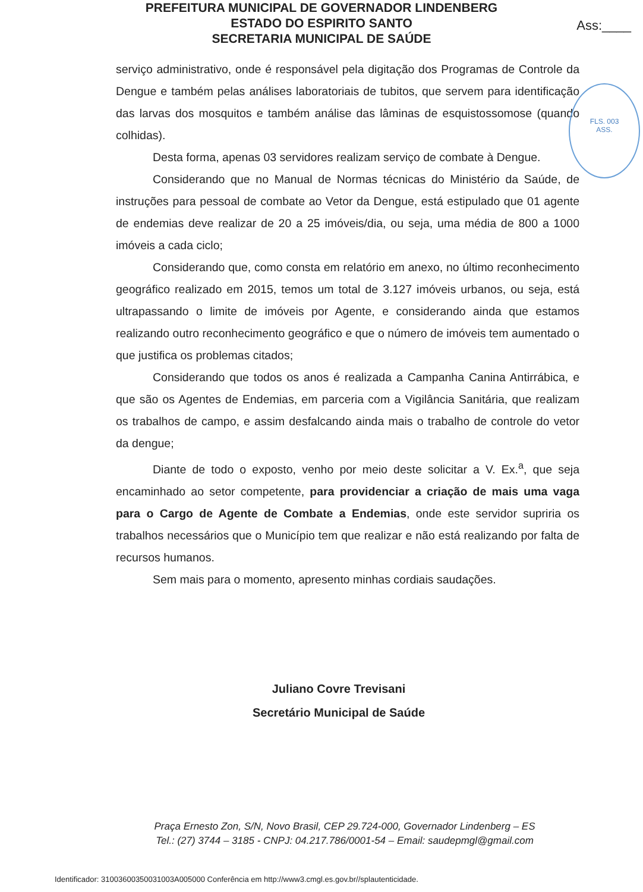PREFEITURA MUNICIPAL DE GOVERNADOR LINDENBERG
ESTADO DO ESPIRITO SANTO
SECRETARIA MUNICIPAL DE SAÚDE
Ass:____
FLS. 003
ASS.
serviço administrativo, onde é responsável pela digitação dos Programas de Controle da Dengue e também pelas análises laboratoriais de tubitos, que servem para identificação das larvas dos mosquitos e também análise das lâminas de esquistossomose (quando colhidas).
Desta forma, apenas 03 servidores realizam serviço de combate à Dengue.
Considerando que no Manual de Normas técnicas do Ministério da Saúde, de instruções para pessoal de combate ao Vetor da Dengue, está estipulado que 01 agente de endemias deve realizar de 20 a 25 imóveis/dia, ou seja, uma média de 800 a 1000 imóveis a cada ciclo;
Considerando que, como consta em relatório em anexo, no último reconhecimento geográfico realizado em 2015, temos um total de 3.127 imóveis urbanos, ou seja, está ultrapassando o limite de imóveis por Agente, e considerando ainda que estamos realizando outro reconhecimento geográfico e que o número de imóveis tem aumentado o que justifica os problemas citados;
Considerando que todos os anos é realizada a Campanha Canina Antirrábica, e que são os Agentes de Endemias, em parceria com a Vigilância Sanitária, que realizam os trabalhos de campo, e assim desfalcando ainda mais o trabalho de controle do vetor da dengue;
Diante de todo o exposto, venho por meio deste solicitar a V. Ex.<sup>a</sup>, que seja encaminhado ao setor competente, para providenciar a criação de mais uma vaga para o Cargo de Agente de Combate a Endemias, onde este servidor supriria os trabalhos necessários que o Município tem que realizar e não está realizando por falta de recursos humanos.
Sem mais para o momento, apresento minhas cordiais saudações.
Juliano Covre Trevisani
Secretário Municipal de Saúde
Praça Ernesto Zon, S/N, Novo Brasil, CEP 29.724-000, Governador Lindenberg – ES
Tel.: (27) 3744 – 3185 - CNPJ: 04.217.786/0001-54 – Email: saudepmgl@gmail.com
Identificador: 31003600350031003A005000 Conferência em http://www3.cmgl.es.gov.br//splautenticidade.